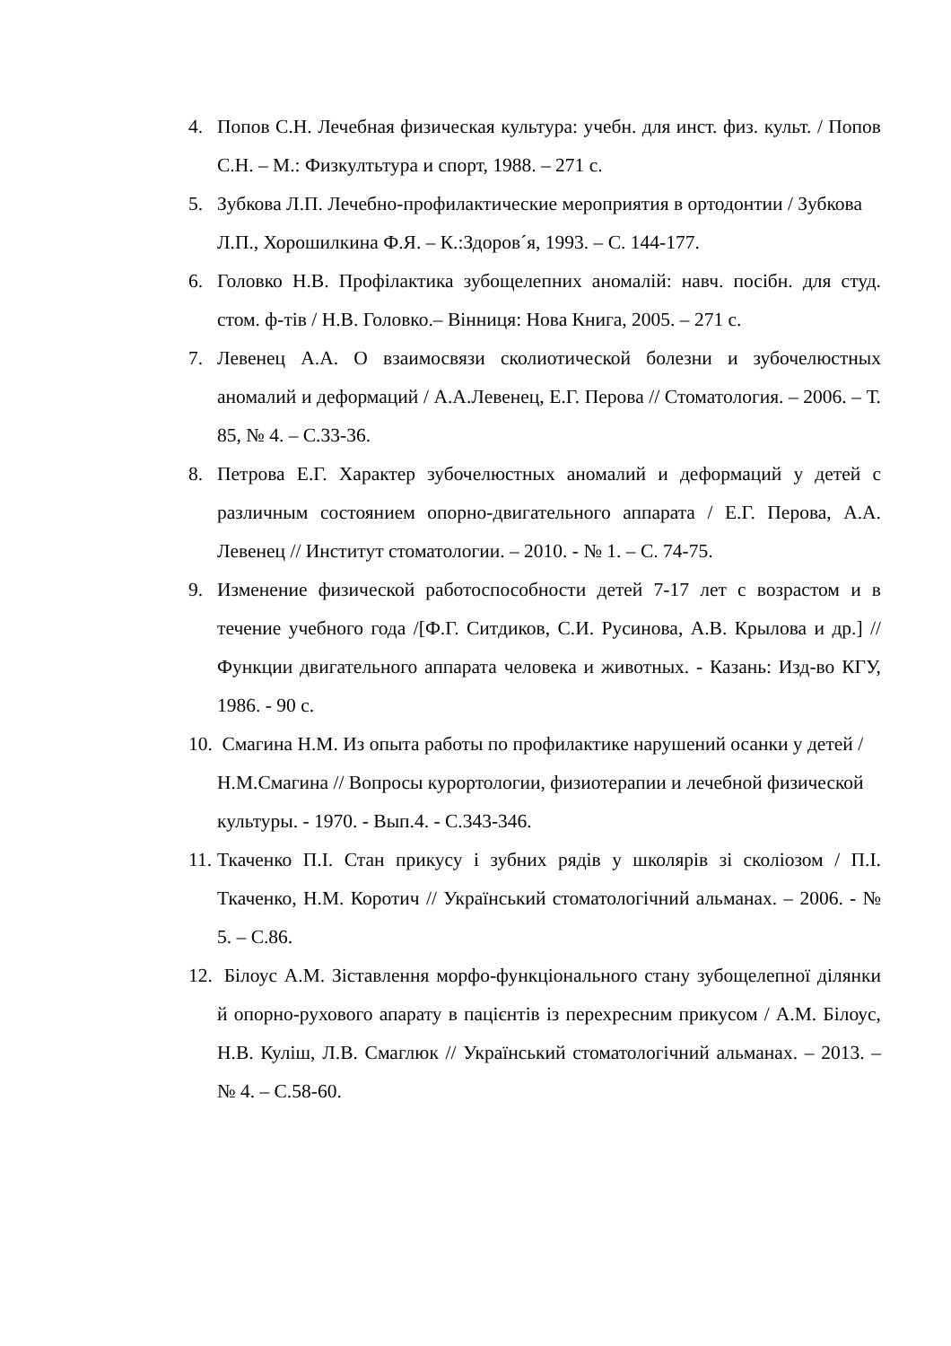4. Попов С.Н. Лечебная физическая культура: учебн. для инст. физ. культ. / Попов С.Н. – М.: Физкултьтура и спорт, 1988. – 271 с.
5. Зубкова Л.П. Лечебно-профилактические мероприятия в ортодонтии / Зубкова Л.П., Хорошилкина Ф.Я. – К.:Здоров´я, 1993. – С. 144-177.
6. Головко Н.В. Профілактика зубощелепних аномалій: навч. посібн. для студ. стом. ф-тів / Н.В. Головко.– Вінниця: Нова Книга, 2005. – 271 с.
7. Левенец А.А. О взаимосвязи сколиотической болезни и зубочелюстных аномалий и деформаций / А.А.Левенец, Е.Г. Перова // Стоматология. – 2006. – Т. 85, № 4. – С.33-36.
8. Петрова Е.Г. Характер зубочелюстных аномалий и деформаций у детей с различным состоянием опорно-двигательного аппарата / Е.Г. Перова, А.А. Левенец // Институт стоматологии. – 2010. - № 1. – С. 74-75.
9. Изменение физической работоспособности детей 7-17 лет с возрастом и в течение учебного года /[Ф.Г. Ситдиков, С.И. Русинова, А.В. Крылова и др.] // Функции двигательного аппарата человека и животных. - Казань: Изд-во КГУ, 1986. - 90 с.
10. Смагина Н.М. Из опыта работы по профилактике нарушений осанки у детей / Н.М.Смагина // Вопросы курортологии, физиотерапии и лечебной физической культуры. - 1970. - Вып.4. - С.343-346.
11. Ткаченко П.І. Стан прикусу і зубних рядів у школярів зі сколіозом / П.І. Ткаченко, Н.М. Коротич // Український стоматологічний альманах. – 2006. - № 5. – С.86.
12. Білоус А.М. Зіставлення морфо-функціонального стану зубощелепної ділянки й опорно-рухового апарату в пацієнтів із перехресним прикусом / А.М. Білоус, Н.В. Куліш, Л.В. Смаглюк // Український стоматологічний альманах. – 2013. – № 4. – С.58-60.